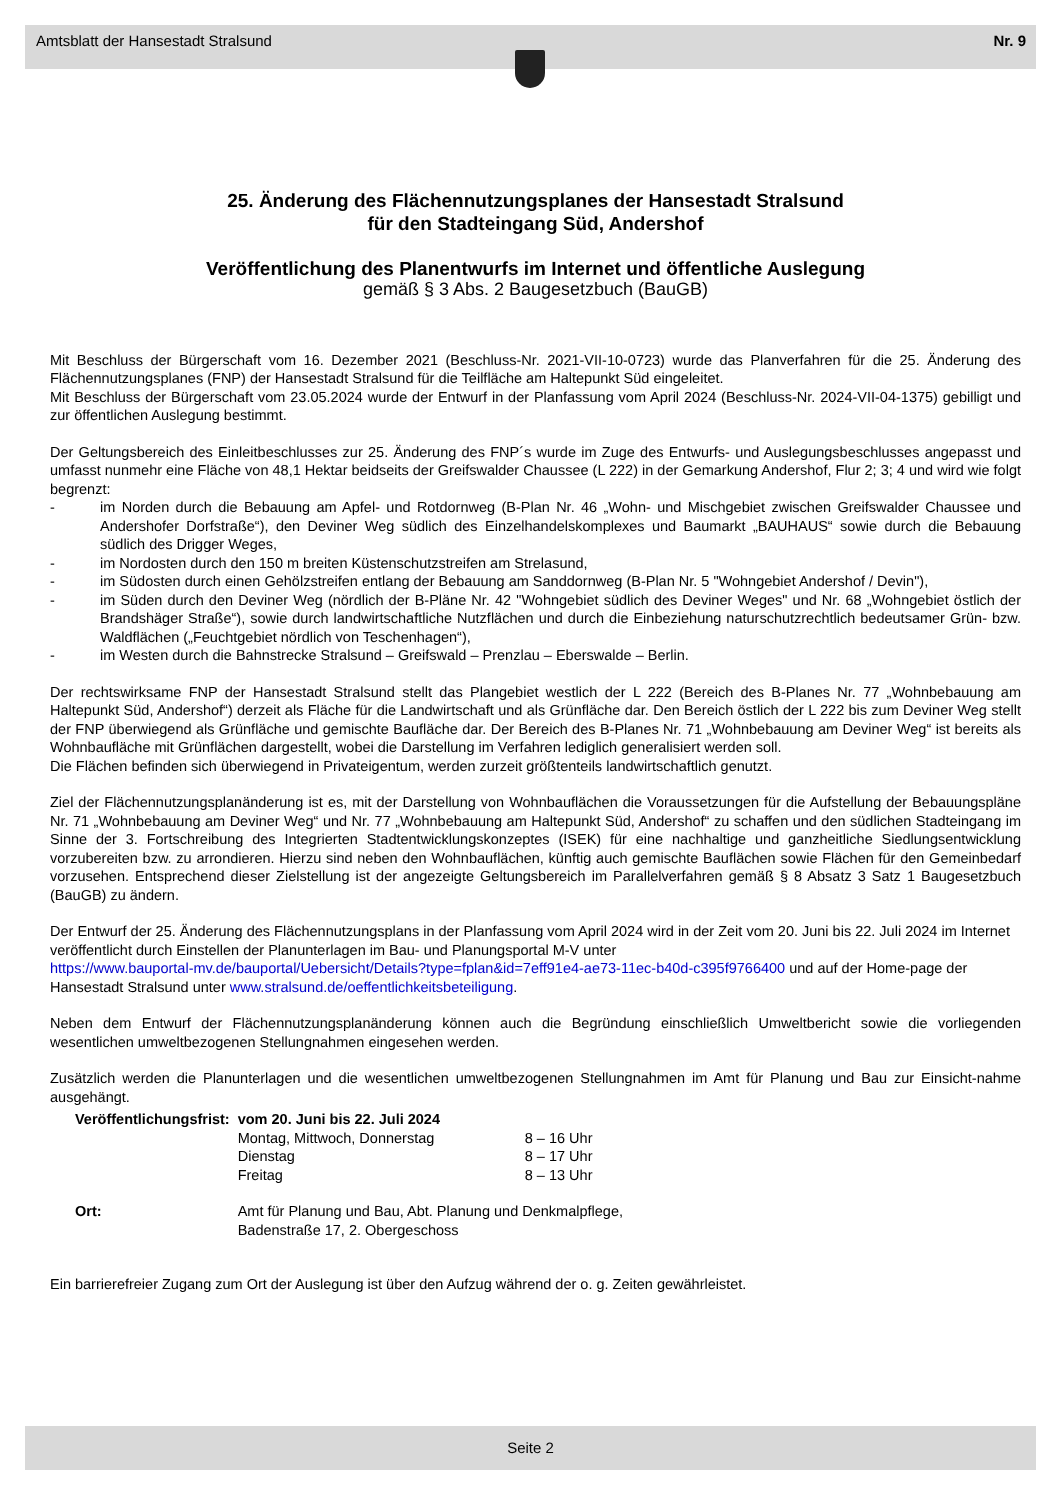Amtsblatt der Hansestadt Stralsund Nr. 9
25. Änderung des Flächennutzungsplanes der Hansestadt Stralsund
für den Stadteingang Süd, Andershof
Veröffentlichung des Planentwurfs im Internet und öffentliche Auslegung
gemäß § 3 Abs. 2 Baugesetzbuch (BauGB)
Mit Beschluss der Bürgerschaft vom 16. Dezember 2021 (Beschluss-Nr. 2021-VII-10-0723) wurde das Planverfahren für die 25. Änderung des Flächennutzungsplanes (FNP) der Hansestadt Stralsund für die Teilfläche am Haltepunkt Süd eingeleitet.
Mit Beschluss der Bürgerschaft vom 23.05.2024 wurde der Entwurf in der Planfassung vom April 2024 (Beschluss-Nr. 2024-VII-04-1375) gebilligt und zur öffentlichen Auslegung bestimmt.
Der Geltungsbereich des Einleitbeschlusses zur 25. Änderung des FNP´s wurde im Zuge des Entwurfs- und Auslegungsbeschlusses angepasst und umfasst nunmehr eine Fläche von 48,1 Hektar beidseits der Greifswalder Chaussee (L 222) in der Gemarkung Andershof, Flur 2; 3; 4 und wird wie folgt begrenzt:
- im Norden durch die Bebauung am Apfel- und Rotdornweg (B-Plan Nr. 46 „Wohn- und Mischgebiet zwischen Greifswalder Chaussee und Andershofer Dorfstraße“), den Deviner Weg südlich des Einzelhandelskomplexes und Baumarkt „BAUHAUS“ sowie durch die Bebauung südlich des Drigger Weges,
- im Nordosten durch den 150 m breiten Küstenschutzstreifen am Strelasund,
- im Südosten durch einen Gehölzstreifen entlang der Bebauung am Sanddornweg (B-Plan Nr. 5 "Wohngebiet Andershof / Devin"),
- im Süden durch den Deviner Weg (nördlich der B-Pläne Nr. 42 "Wohngebiet südlich des Deviner Weges" und Nr. 68 „Wohngebiet östlich der Brandshäger Straße“), sowie durch landwirtschaftliche Nutzflächen und durch die Einbeziehung naturschutzrechtlich bedeutsamer Grün- bzw. Waldflächen („Feuchtgebiet nördlich von Teschenhagen“),
- im Westen durch die Bahnstrecke Stralsund – Greifswald – Prenzlau – Eberswalde – Berlin.
Der rechtswirksame FNP der Hansestadt Stralsund stellt das Plangebiet westlich der L 222 (Bereich des B-Planes Nr. 77 „Wohnbebauung am Haltepunkt Süd, Andershof“) derzeit als Fläche für die Landwirtschaft und als Grünfläche dar. Den Bereich östlich der L 222 bis zum Deviner Weg stellt der FNP überwiegend als Grünfläche und gemischte Baufläche dar. Der Bereich des B-Planes Nr. 71 „Wohnbebauung am Deviner Weg“ ist bereits als Wohnbaufläche mit Grünflächen dargestellt, wobei die Darstellung im Verfahren lediglich generalisiert werden soll.
Die Flächen befinden sich überwiegend in Privateigentum, werden zurzeit größtenteils landwirtschaftlich genutzt.
Ziel der Flächennutzungsplanänderung ist es, mit der Darstellung von Wohnbauflächen die Voraussetzungen für die Aufstellung der Bebauungspläne Nr. 71 „Wohnbebauung am Deviner Weg“ und Nr. 77 „Wohnbebauung am Haltepunkt Süd, Andershof“ zu schaffen und den südlichen Stadteingang im Sinne der 3. Fortschreibung des Integrierten Stadtentwicklungskonzeptes (ISEK) für eine nachhaltige und ganzheitliche Siedlungsentwicklung vorzubereiten bzw. zu arrondieren. Hierzu sind neben den Wohnbauflächen, künftig auch gemischte Bauflächen sowie Flächen für den Gemeinbedarf vorzusehen. Entsprechend dieser Zielstellung ist der angezeigte Geltungsbereich im Parallelverfahren gemäß § 8 Absatz 3 Satz 1 Baugesetzbuch (BauGB) zu ändern.
Der Entwurf der 25. Änderung des Flächennutzungsplans in der Planfassung vom April 2024 wird in der Zeit vom 20. Juni bis 22. Juli 2024 im Internet veröffentlicht durch Einstellen der Planunterlagen im Bau- und Planungsportal M-V unter
https://www.bauportal-mv.de/bauportal/Uebersicht/Details?type=fplan&id=7eff91e4-ae73-11ec-b40d-c395f9766400 und auf der Home-page der Hansestadt Stralsund unter www.stralsund.de/oeffentlichkeitsbeteiligung.
Neben dem Entwurf der Flächennutzungsplanänderung können auch die Begründung einschließlich Umweltbericht sowie die vorliegenden wesentlichen umweltbezogenen Stellungnahmen eingesehen werden.
Zusätzlich werden die Planunterlagen und die wesentlichen umweltbezogenen Stellungnahmen im Amt für Planung und Bau zur Einsicht-nahme ausgehängt.
| Veröffentlichungsfrist: | vom 20. Juni bis 22. Juli 2024 | |
| | Montag, Mittwoch, Donnerstag | 8 – 16 Uhr |
| | Dienstag | 8 – 17 Uhr |
| | Freitag | 8 – 13 Uhr |
| Ort: | Amt für Planung und Bau, Abt. Planung und Denkmalpflege, Badenstraße 17, 2. Obergeschoss | |
Ein barrierefreier Zugang zum Ort der Auslegung ist über den Aufzug während der o. g. Zeiten gewährleistet.
Seite 2